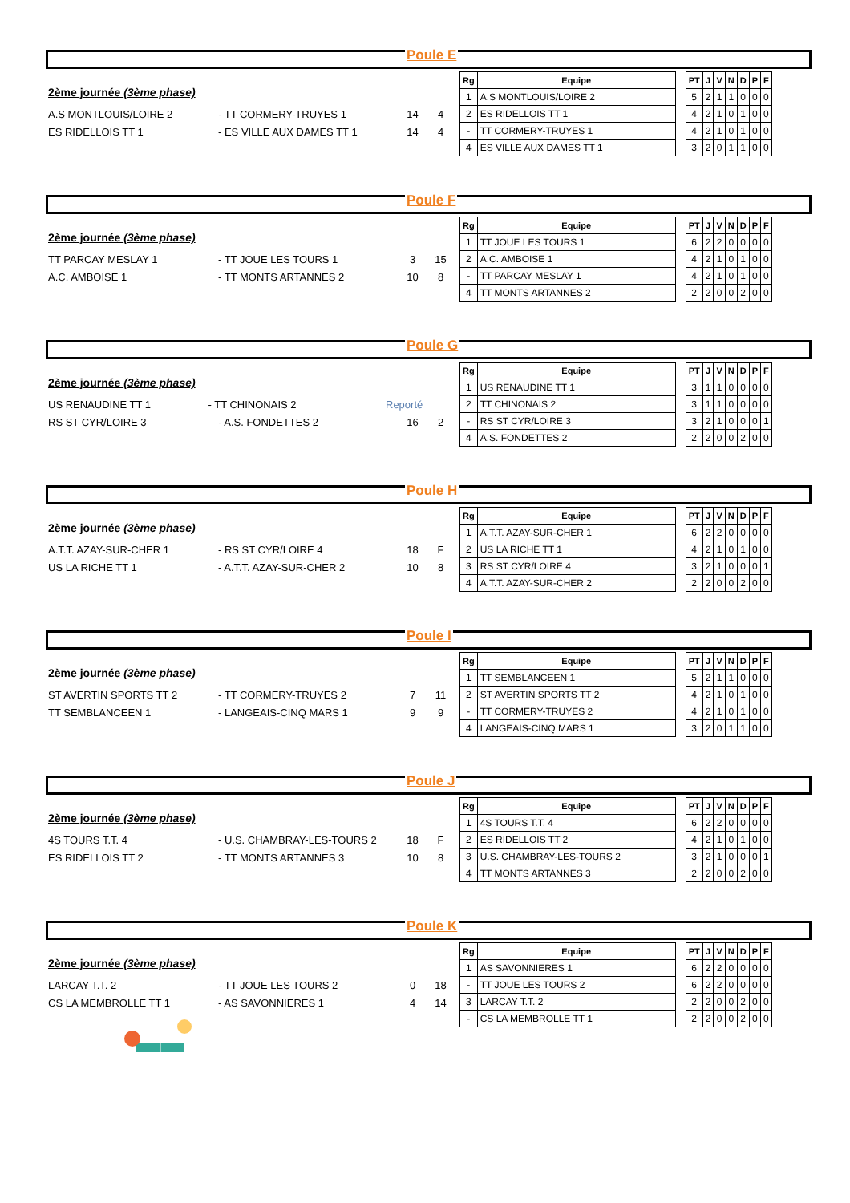Poule E
2ème journée (3ème phase)
A.S MONTLOUIS/LOIRE 2 - TT CORMERY-TRUYES 1 14 4
ES RIDELLOIS TT 1 - ES VILLE AUX DAMES TT 1 14 4
| Rg | Equipe | | PT | J | V | N | D | P | F |
| --- | --- | --- | --- | --- | --- | --- | --- | --- | --- |
| 1 | A.S MONTLOUIS/LOIRE 2 | | 5 | 2 | 1 | 1 | 0 | 0 | 0 |
| 2 | ES RIDELLOIS TT 1 | | 4 | 2 | 1 | 0 | 1 | 0 | 0 |
| - | TT CORMERY-TRUYES 1 | | 4 | 2 | 1 | 0 | 1 | 0 | 0 |
| 4 | ES VILLE AUX DAMES TT 1 | | 3 | 2 | 0 | 1 | 1 | 0 | 0 |
Poule F
2ème journée (3ème phase)
TT PARCAY MESLAY 1 - TT JOUE LES TOURS 1 3 15
A.C. AMBOISE 1 - TT MONTS ARTANNES 2 10 8
| Rg | Equipe | | PT | J | V | N | D | P | F |
| --- | --- | --- | --- | --- | --- | --- | --- | --- | --- |
| 1 | TT JOUE LES TOURS 1 | | 6 | 2 | 2 | 0 | 0 | 0 | 0 |
| 2 | A.C. AMBOISE 1 | | 4 | 2 | 1 | 0 | 1 | 0 | 0 |
| - | TT PARCAY MESLAY 1 | | 4 | 2 | 1 | 0 | 1 | 0 | 0 |
| 4 | TT MONTS ARTANNES 2 | | 2 | 2 | 0 | 0 | 2 | 0 | 0 |
Poule G
2ème journée (3ème phase)
US RENAUDINE TT 1 - TT CHINONAIS 2 Reporté
RS ST CYR/LOIRE 3 - A.S. FONDETTES 2 16 2
| Rg | Equipe | | PT | J | V | N | D | P | F |
| --- | --- | --- | --- | --- | --- | --- | --- | --- | --- |
| 1 | US RENAUDINE TT 1 | | 3 | 1 | 1 | 0 | 0 | 0 | 0 |
| 2 | TT CHINONAIS 2 | | 3 | 1 | 1 | 0 | 0 | 0 | 0 |
| - | RS ST CYR/LOIRE 3 | | 3 | 2 | 1 | 0 | 0 | 0 | 1 |
| 4 | A.S. FONDETTES 2 | | 2 | 2 | 0 | 0 | 2 | 0 | 0 |
Poule H
2ème journée (3ème phase)
A.T.T. AZAY-SUR-CHER 1 - RS ST CYR/LOIRE 4 18 F
US LA RICHE TT 1 - A.T.T. AZAY-SUR-CHER 2 10 8
| Rg | Equipe | | PT | J | V | N | D | P | F |
| --- | --- | --- | --- | --- | --- | --- | --- | --- | --- |
| 1 | A.T.T. AZAY-SUR-CHER 1 | | 6 | 2 | 2 | 0 | 0 | 0 | 0 |
| 2 | US LA RICHE TT 1 | | 4 | 2 | 1 | 0 | 1 | 0 | 0 |
| 3 | RS ST CYR/LOIRE 4 | | 3 | 2 | 1 | 0 | 0 | 0 | 1 |
| 4 | A.T.T. AZAY-SUR-CHER 2 | | 2 | 2 | 0 | 0 | 2 | 0 | 0 |
Poule I
2ème journée (3ème phase)
ST AVERTIN SPORTS TT 2 - TT CORMERY-TRUYES 2 7 11
TT SEMBLANCEEN 1 - LANGEAIS-CINQ MARS 1 9 9
| Rg | Equipe | | PT | J | V | N | D | P | F |
| --- | --- | --- | --- | --- | --- | --- | --- | --- | --- |
| 1 | TT SEMBLANCEEN 1 | | 5 | 2 | 1 | 1 | 0 | 0 | 0 |
| 2 | ST AVERTIN SPORTS TT 2 | | 4 | 2 | 1 | 0 | 1 | 0 | 0 |
| - | TT CORMERY-TRUYES 2 | | 4 | 2 | 1 | 0 | 1 | 0 | 0 |
| 4 | LANGEAIS-CINQ MARS 1 | | 3 | 2 | 0 | 1 | 1 | 0 | 0 |
Poule J
2ème journée (3ème phase)
4S TOURS T.T. 4 - U.S. CHAMBRAY-LES-TOURS 2 18 F
ES RIDELLOIS TT 2 - TT MONTS ARTANNES 3 10 8
| Rg | Equipe | | PT | J | V | N | D | P | F |
| --- | --- | --- | --- | --- | --- | --- | --- | --- | --- |
| 1 | 4S TOURS T.T. 4 | | 6 | 2 | 2 | 0 | 0 | 0 | 0 |
| 2 | ES RIDELLOIS TT 2 | | 4 | 2 | 1 | 0 | 1 | 0 | 0 |
| 3 | U.S. CHAMBRAY-LES-TOURS 2 | | 3 | 2 | 1 | 0 | 0 | 0 | 1 |
| 4 | TT MONTS ARTANNES 3 | | 2 | 2 | 0 | 0 | 2 | 0 | 0 |
Poule K
2ème journée (3ème phase)
LARCAY T.T. 2 - TT JOUE LES TOURS 2 0 18
CS LA MEMBROLLE TT 1 - AS SAVONNIERES 1 4 14
| Rg | Equipe | | PT | J | V | N | D | P | F |
| --- | --- | --- | --- | --- | --- | --- | --- | --- | --- |
| 1 | AS SAVONNIERES 1 | | 6 | 2 | 2 | 0 | 0 | 0 | 0 |
| - | TT JOUE LES TOURS 2 | | 6 | 2 | 2 | 0 | 0 | 0 | 0 |
| 3 | LARCAY T.T. 2 | | 2 | 2 | 0 | 0 | 2 | 0 | 0 |
| - | CS LA MEMBROLLE TT 1 | | 2 | 2 | 0 | 0 | 2 | 0 | 0 |